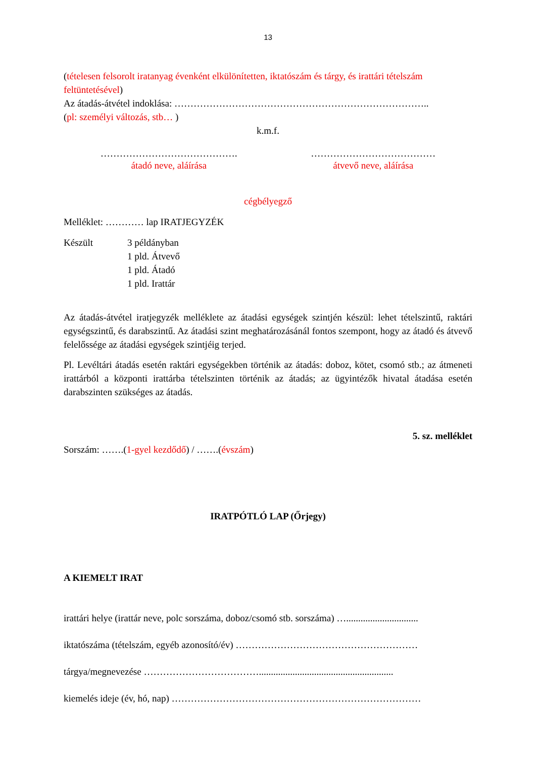13
(tételesen felsorolt iratanyag évenként elkülönítetten, iktatószám és tárgy, és irattári tételszám feltüntetésével)
Az átadás-átvétel indoklása: ……………………………………………………………………..
(pl: személyi változás, stb… )
k.m.f.
…………………………………….
átadó neve, aláírása
…………………………………
átvevő neve, aláírása
cégbélyegző
Melléklet: ………… lap IRATJEGYZÉK
Készült 3 példányban
1 pld. Átvevő
1 pld. Átadó
1 pld. Irattár
Az átadás-átvétel iratjegyzék melléklete az átadási egységek szintjén készül: lehet tételszintű, raktári egységszintű, és darabszintű. Az átadási szint meghatározásánál fontos szempont, hogy az átadó és átvevő felelőssége az átadási egységek szintjéig terjed.
Pl. Levéltári átadás esetén raktári egységekben történik az átadás: doboz, kötet, csomó stb.; az átmeneti irattárból a központi irattárba tételszinten történik az átadás; az ügyintézők hivatal átadása esetén darabszinten szükséges az átadás.
5. sz. melléklet
Sorszám: …….(1-gyel kezdődő) / …….(évszám)
IRATPÓTLÓ LAP (Őrjegy)
A KIEMELT IRAT
irattári helye (irattár neve, polc sorszáma, doboz/csomó stb. sorszáma) …..............................
iktatószáma (tételszám, egyéb azonosító/év) …………………………………………………
tárgya/megnevezése ………………………………........................................................
kiemelés ideje (év, hó, nap) ……………………………………………………………………